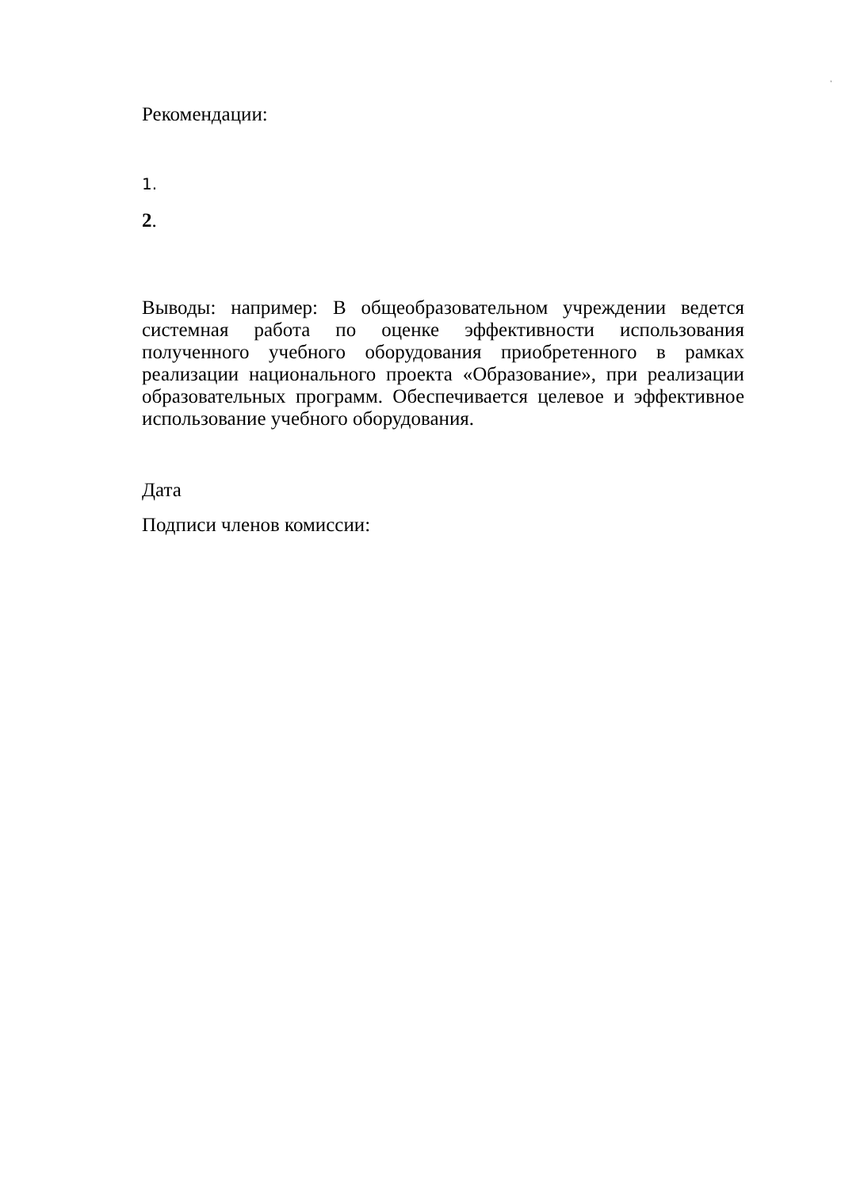'
Рекомендации:
1.
2.
Выводы: например: В общеобразовательном учреждении ведется системная работа по оценке эффективности использования полученного учебного оборудования приобретенного в рамках реализации национального проекта «Образование», при реализации образовательных программ. Обеспечивается целевое и эффективное использование учебного оборудования.
Дата
Подписи членов комиссии: